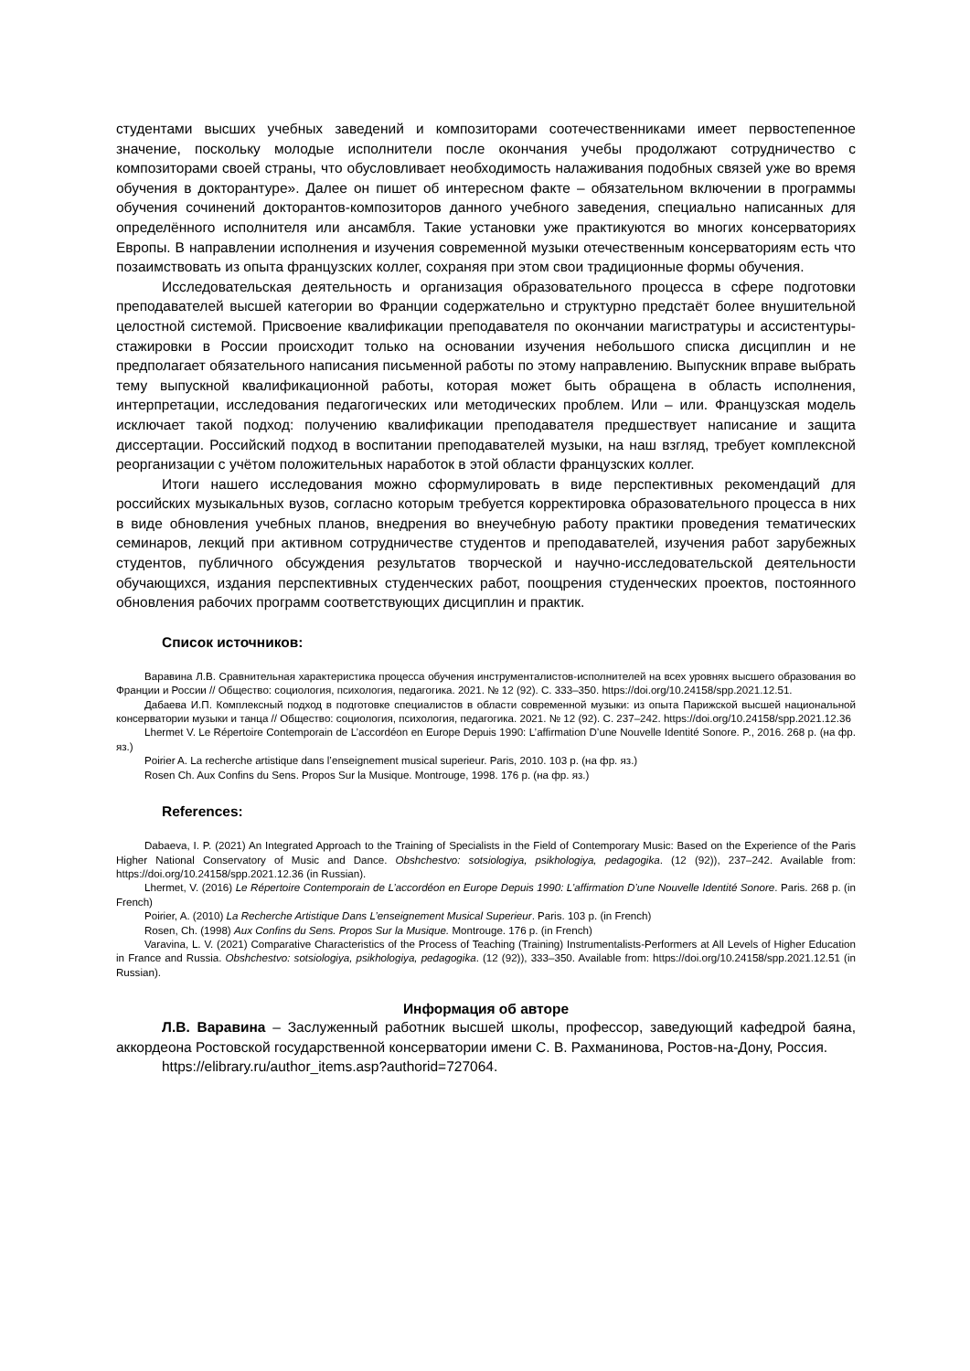студентами высших учебных заведений и композиторами соотечественниками имеет первостепенное значение, поскольку молодые исполнители после окончания учебы продолжают сотрудничество с композиторами своей страны, что обусловливает необходимость налаживания подобных связей уже во время обучения в докторантуре». Далее он пишет об интересном факте – обязательном включении в программы обучения сочинений докторантов-композиторов данного учебного заведения, специально написанных для определённого исполнителя или ансамбля. Такие установки уже практикуются во многих консерваториях Европы. В направлении исполнения и изучения современной музыки отечественным консерваториям есть что позаимствовать из опыта французских коллег, сохраняя при этом свои традиционные формы обучения.
Исследовательская деятельность и организация образовательного процесса в сфере подготовки преподавателей высшей категории во Франции содержательно и структурно предстаёт более внушительной целостной системой. Присвоение квалификации преподавателя по окончании магистратуры и ассистентуры-стажировки в России происходит только на основании изучения небольшого списка дисциплин и не предполагает обязательного написания письменной работы по этому направлению. Выпускник вправе выбрать тему выпускной квалификационной работы, которая может быть обращена в область исполнения, интерпретации, исследования педагогических или методических проблем. Или – или. Французская модель исключает такой подход: получению квалификации преподавателя предшествует написание и защита диссертации. Российский подход в воспитании преподавателей музыки, на наш взгляд, требует комплексной реорганизации с учётом положительных наработок в этой области французских коллег.
Итоги нашего исследования можно сформулировать в виде перспективных рекомендаций для российских музыкальных вузов, согласно которым требуется корректировка образовательного процесса в них в виде обновления учебных планов, внедрения во внеучебную работу практики проведения тематических семинаров, лекций при активном сотрудничестве студентов и преподавателей, изучения работ зарубежных студентов, публичного обсуждения результатов творческой и научно-исследовательской деятельности обучающихся, издания перспективных студенческих работ, поощрения студенческих проектов, постоянного обновления рабочих программ соответствующих дисциплин и практик.
Список источников:
Варавина Л.В. Сравнительная характеристика процесса обучения инструменталистов-исполнителей на всех уровнях высшего образования во Франции и России // Общество: социология, психология, педагогика. 2021. № 12 (92). С. 333–350. https://doi.org/10.24158/spp.2021.12.51.
Дабаева И.П. Комплексный подход в подготовке специалистов в области современной музыки: из опыта Парижской высшей национальной консерватории музыки и танца // Общество: социология, психология, педагогика. 2021. № 12 (92). С. 237–242. https://doi.org/10.24158/spp.2021.12.36
Lhermet V. Le Répertoire Contemporain de L’accordéon en Europe Depuis 1990: L’affirmation D’une Nouvelle Identité Sonore. P., 2016. 268 p. (на фр. яз.)
Poirier A. La recherche artistique dans l’enseignement musical superieur. Paris, 2010. 103 p. (на фр. яз.)
Rosen Ch. Aux Confins du Sens. Propos Sur la Musique. Montrouge, 1998. 176 p. (на фр. яз.)
References:
Dabaeva, I. P. (2021) An Integrated Approach to the Training of Specialists in the Field of Contemporary Music: Based on the Experience of the Paris Higher National Conservatory of Music and Dance. Obshchestvo: sotsiologiya, psikhologiya, pedagogika. (12 (92)), 237–242. Available from: https://doi.org/10.24158/spp.2021.12.36 (in Russian).
Lhermet, V. (2016) Le Répertoire Contemporain de L’accordéon en Europe Depuis 1990: L’affirmation D’une Nouvelle Identité Sonore. Paris. 268 p. (in French)
Poirier, A. (2010) La Recherche Artistique Dans L’enseignement Musical Superieur. Paris. 103 p. (in French)
Rosen, Ch. (1998) Aux Confins du Sens. Propos Sur la Musique. Montrouge. 176 p. (in French)
Varavina, L. V. (2021) Comparative Characteristics of the Process of Teaching (Training) Instrumentalists-Performers at All Levels of Higher Education in France and Russia. Obshchestvo: sotsiologiya, psikhologiya, pedagogika. (12 (92)), 333–350. Available from: https://doi.org/10.24158/spp.2021.12.51 (in Russian).
Информация об авторе
Л.В. Варавина – Заслуженный работник высшей школы, профессор, заведующий кафедрой баяна, аккордеона Ростовской государственной консерватории имени С. В. Рахманинова, Ростов-на-Дону, Россия.
https://elibrary.ru/author_items.asp?authorid=727064.